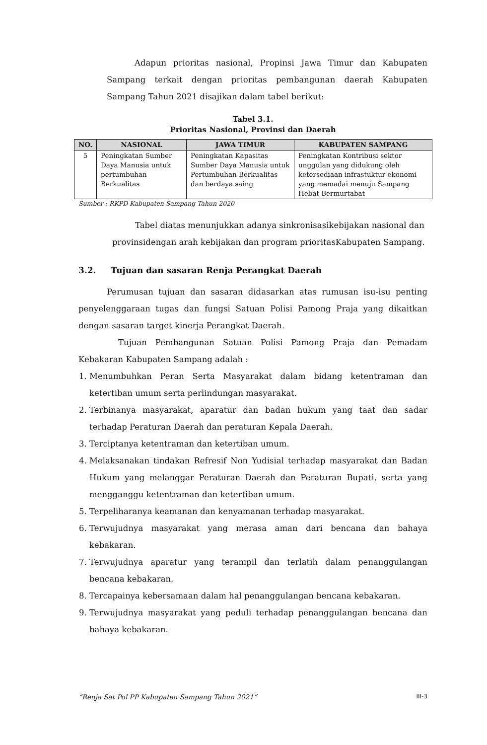Adapun prioritas nasional, Propinsi Jawa Timur dan Kabupaten Sampang terkait dengan prioritas pembangunan daerah Kabupaten Sampang Tahun 2021 disajikan dalam tabel berikut:
Tabel 3.1.
Prioritas Nasional, Provinsi dan Daerah
| NO. | NASIONAL | JAWA TIMUR | KABUPATEN SAMPANG |
| --- | --- | --- | --- |
| 5 | Peningkatan Sumber Daya Manusia untuk pertumbuhan Berkualitas | Peningkatan Kapasitas Sumber Daya Manusia untuk Pertumbuhan Berkualitas dan berdaya saing | Peningkatan Kontribusi sektor unggulan yang didukung oleh ketersediaan infrastuktur ekonomi yang memadai menuju Sampang Hebat Bermurtabat |
Sumber : RKPD Kabupaten Sampang Tahun 2020
Tabel diatas menunjukkan adanya sinkronisasikebijakan nasional dan provinsidengan arah kebijakan dan program prioritasKabupaten Sampang.
3.2. Tujuan dan sasaran Renja Perangkat Daerah
Perumusan tujuan dan sasaran didasarkan atas rumusan isu-isu penting penyelenggaraan tugas dan fungsi Satuan Polisi Pamong Praja yang dikaitkan dengan sasaran target kinerja Perangkat Daerah.
Tujuan Pembangunan Satuan Polisi Pamong Praja dan Pemadam Kebakaran Kabupaten Sampang adalah :
1. Menumbuhkan Peran Serta Masyarakat dalam bidang ketentraman dan ketertiban umum serta perlindungan masyarakat.
2. Terbinanya masyarakat, aparatur dan badan hukum yang taat dan sadar terhadap Peraturan Daerah dan peraturan Kepala Daerah.
3. Terciptanya ketentraman dan ketertiban umum.
4. Melaksanakan tindakan Refresif Non Yudisial terhadap masyarakat dan Badan Hukum yang melanggar Peraturan Daerah dan Peraturan Bupati, serta yang mengganggu ketentraman dan ketertiban umum.
5. Terpeliharanya keamanan dan kenyamanan terhadap masyarakat.
6. Terwujudnya masyarakat yang merasa aman dari bencana dan bahaya kebakaran.
7. Terwujudnya aparatur yang terampil dan terlatih dalam penanggulangan bencana kebakaran.
8. Tercapainya kebersamaan dalam hal penanggulangan bencana kebakaran.
9. Terwujudnya masyarakat yang peduli terhadap penanggulangan bencana dan bahaya kebakaran.
“Renja Sat Pol PP Kabupaten Sampang Tahun 2021” III-3